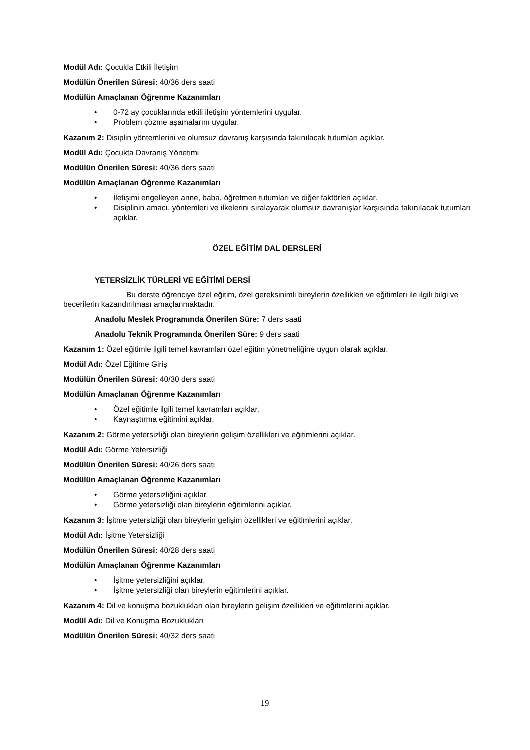Modül Adı: Çocukla Etkili İletişim
Modülün Önerilen Süresi: 40/36 ders saati
Modülün Amaçlanan Öğrenme Kazanımları
• 0-72 ay çocuklarında etkili iletişim yöntemlerini uygular.
• Problem çözme aşamalarını uygular.
Kazanım 2: Disiplin yöntemlerini ve olumsuz davranış karşısında takınılacak tutumları açıklar.
Modül Adı: Çocukta Davranış Yönetimi
Modülün Önerilen Süresi: 40/36 ders saati
Modülün Amaçlanan Öğrenme Kazanımları
• İletişimi engelleyen anne, baba, öğretmen tutumları ve diğer faktörleri açıklar.
• Disiplinin amacı, yöntemleri ve ilkelerini sıralayarak olumsuz davranışlar karşısında takınılacak tutumları açıklar.
ÖZEL EĞİTİM DAL DERSLERİ
YETERSİZLİK TÜRLERİ VE EĞİTİMİ DERSİ
Bu derste öğrenciye özel eğitim, özel gereksinimli bireylerin özellikleri ve eğitimleri ile ilgili bilgi ve becerilerin kazandırılması amaçlanmaktadır.
Anadolu Meslek Programında Önerilen Süre: 7 ders saati
Anadolu Teknik Programında Önerilen Süre: 9 ders saati
Kazanım 1: Özel eğitimle ilgili temel kavramları özel eğitim yönetmeliğine uygun olarak açıklar.
Modül Adı: Özel Eğitime Giriş
Modülün Önerilen Süresi: 40/30 ders saati
Modülün Amaçlanan Öğrenme Kazanımları
• Özel eğitimle ilgili temel kavramları açıklar.
• Kaynaştırma eğitimini açıklar.
Kazanım 2: Görme yetersizliği olan bireylerin gelişim özellikleri ve eğitimlerini açıklar.
Modül Adı: Görme Yetersizliği
Modülün Önerilen Süresi: 40/26 ders saati
Modülün Amaçlanan Öğrenme Kazanımları
• Görme yetersizliğini açıklar.
• Görme yetersizliği olan bireylerin eğitimlerini açıklar.
Kazanım 3: İşitme yetersizliği olan bireylerin gelişim özellikleri ve eğitimlerini açıklar.
Modül Adı: İşitme Yetersizliği
Modülün Önerilen Süresi: 40/28 ders saati
Modülün Amaçlanan Öğrenme Kazanımları
• İşitme yetersizliğini açıklar.
• İşitme yetersizliği olan bireylerin eğitimlerini açıklar.
Kazanım 4: Dil ve konuşma bozuklukları olan bireylerin gelişim özellikleri ve eğitimlerini açıklar.
Modül Adı: Dil ve Konuşma Bozuklukları
Modülün Önerilen Süresi: 40/32 ders saati
19